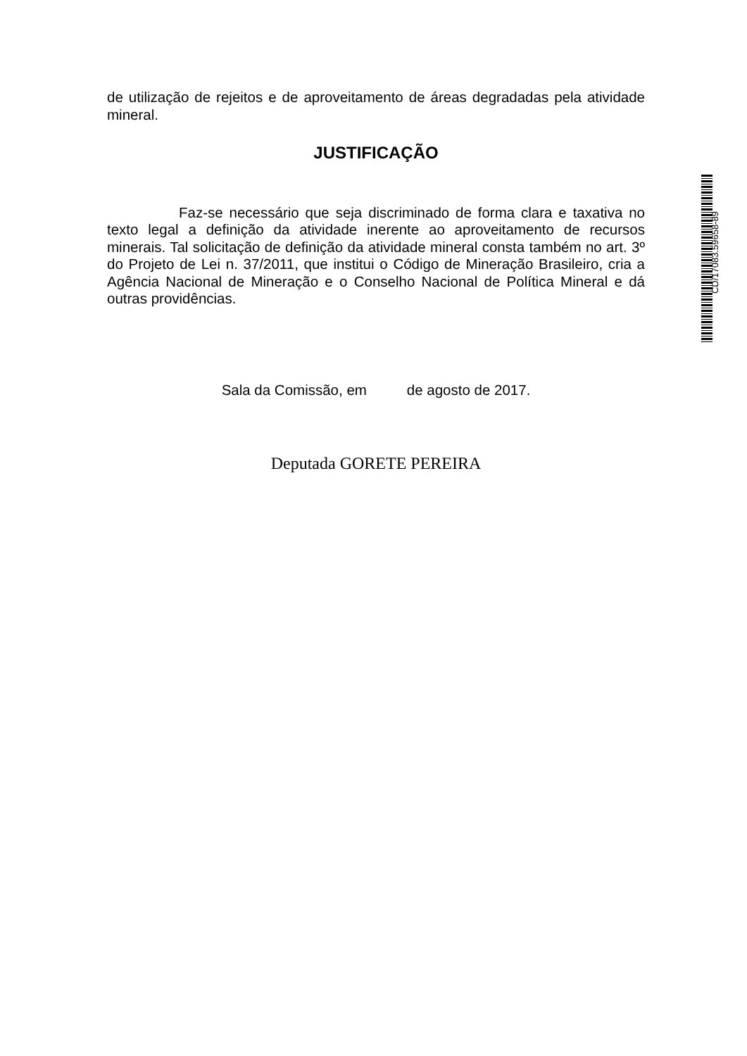de utilização de rejeitos e de aproveitamento de áreas degradadas pela atividade mineral.
JUSTIFICAÇÃO
Faz-se necessário que seja discriminado de forma clara e taxativa no texto legal a definição da atividade inerente ao aproveitamento de recursos minerais. Tal solicitação de definição da atividade mineral consta também no art. 3º do Projeto de Lei n. 37/2011, que institui o Código de Mineração Brasileiro, cria a Agência Nacional de Mineração e o Conselho Nacional de Política Mineral e dá outras providências.
Sala da Comissão, em de agosto de 2017.
Deputada GORETE PEREIRA
CD/17083.59658-89